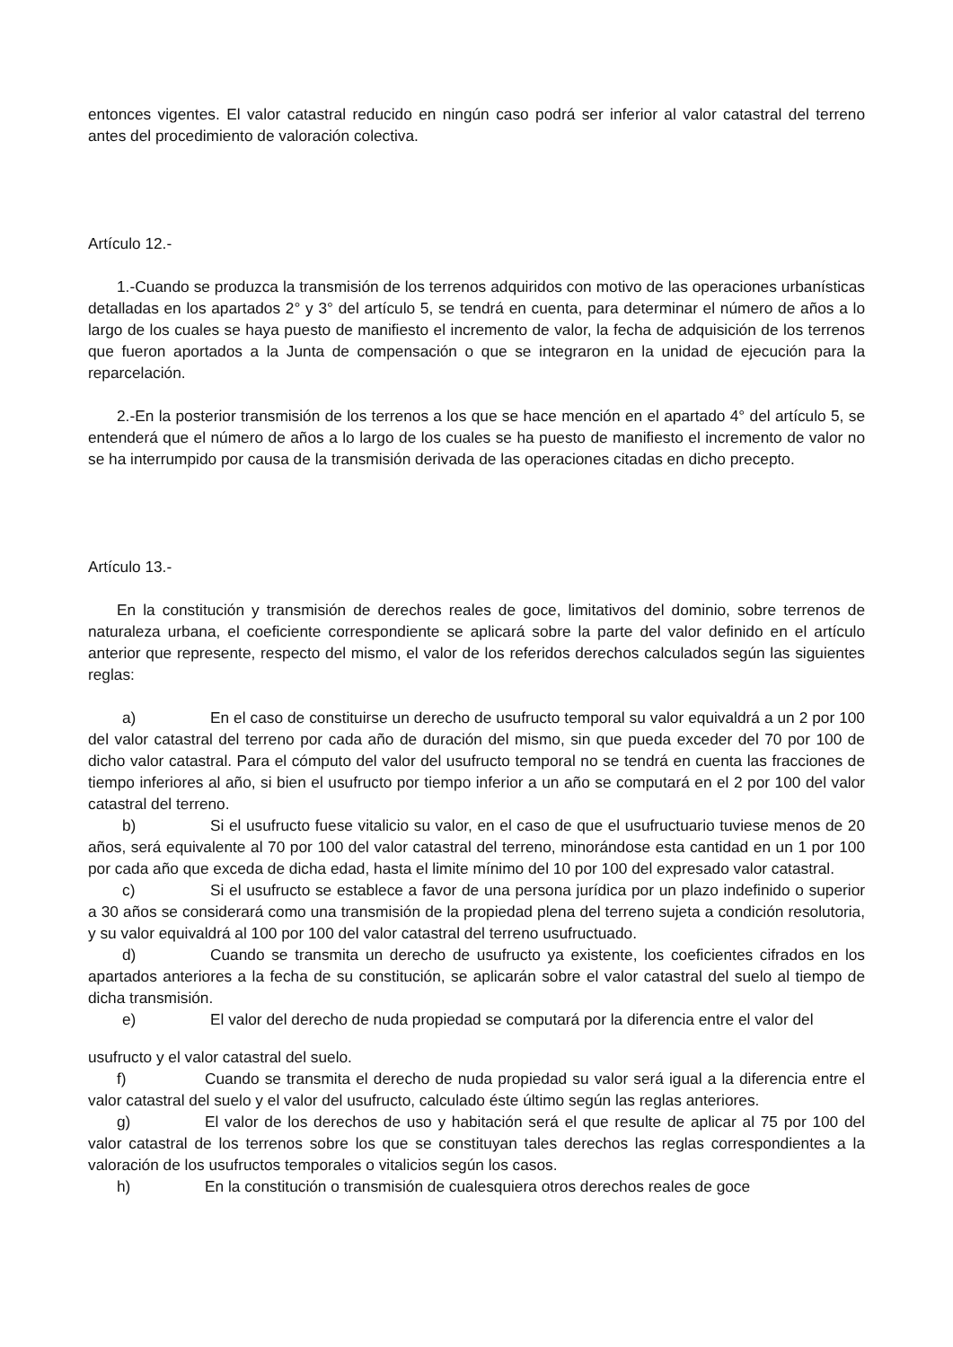entonces vigentes. El valor catastral reducido en ningún caso podrá ser inferior al valor catastral del terreno antes del procedimiento de valoración colectiva.
Artículo 12.-
1.-Cuando se produzca la transmisión de los terrenos adquiridos con motivo de las operaciones urbanísticas detalladas en los apartados 2° y 3° del artículo 5, se tendrá en cuenta, para determinar el número de años a lo largo de los cuales se haya puesto de manifiesto el incremento de valor, la fecha de adquisición de los terrenos que fueron aportados a la Junta de compensación o que se integraron en la unidad de ejecución para la reparcelación.
2.-En la posterior transmisión de los terrenos a los que se hace mención en el apartado 4° del artículo 5, se entenderá que el número de años a lo largo de los cuales se ha puesto de manifiesto el incremento de valor no se ha interrumpido por causa de la transmisión derivada de las operaciones citadas en dicho precepto.
Artículo 13.-
En la constitución y transmisión de derechos reales de goce, limitativos del dominio, sobre terrenos de naturaleza urbana, el coeficiente correspondiente se aplicará sobre la parte del valor definido en el artículo anterior que represente, respecto del mismo, el valor de los referidos derechos calculados según las siguientes reglas:
a) En el caso de constituirse un derecho de usufructo temporal su valor equivaldrá a un 2 por 100 del valor catastral del terreno por cada año de duración del mismo, sin que pueda exceder del 70 por 100 de dicho valor catastral. Para el cómputo del valor del usufructo temporal no se tendrá en cuenta las fracciones de tiempo inferiores al año, si bien el usufructo por tiempo inferior a un año se computará en el 2 por 100 del valor catastral del terreno.
b) Si el usufructo fuese vitalicio su valor, en el caso de que el usufructuario tuviese menos de 20 años, será equivalente al 70 por 100 del valor catastral del terreno, minorándose esta cantidad en un 1 por 100 por cada año que exceda de dicha edad, hasta el limite mínimo del 10 por 100 del expresado valor catastral.
c) Si el usufructo se establece a favor de una persona jurídica por un plazo indefinido o superior a 30 años se considerará como una transmisión de la propiedad plena del terreno sujeta a condición resolutoria, y su valor equivaldrá al 100 por 100 del valor catastral del terreno usufructuado.
d) Cuando se transmita un derecho de usufructo ya existente, los coeficientes cifrados en los apartados anteriores a la fecha de su constitución, se aplicarán sobre el valor catastral del suelo al tiempo de dicha transmisión.
e) El valor del derecho de nuda propiedad se computará por la diferencia entre el valor del
usufructo y el valor catastral del suelo.
f) Cuando se transmita el derecho de nuda propiedad su valor será igual a la diferencia entre el valor catastral del suelo y el valor del usufructo, calculado éste último según las reglas anteriores.
g) El valor de los derechos de uso y habitación será el que resulte de aplicar al 75 por 100 del valor catastral de los terrenos sobre los que se constituyan tales derechos las reglas correspondientes a la valoración de los usufructos temporales o vitalicios según los casos.
h) En la constitución o transmisión de cualesquiera otros derechos reales de goce